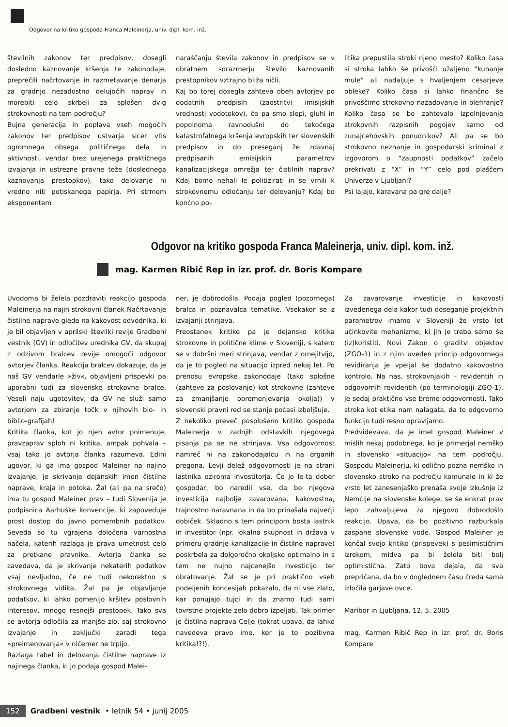Odgovor na kritiko gospoda Franca Maleinerja, univ. dipl. kom. inž.
številnih zakonov ter predpisov, dosegli dosledno kaznovanje kršenja te zakonodaje, preprečili načrtovanje in razmetavanje denarja za gradnjo nezadostno delujočih naprav in morebiti celo skrbeli za splošen dvig strokovnosti na tem področju?
Bujna generacija in poplava vseh mogočih zakonov ter predpisov ustvarja sicer vtis ogromnega obsega političnega dela in aktivnosti, vendar brez urejenega praktičnega izvajanja in ustrezne pravne teže (doslednega kaznovanja prestopkov), tako delovanje ni vredno niti potiskanega papirja. Pri strmem eksponentem
naraščanju števila zakonov in predpisov se v obratnem sorazmerju število kaznovanih prestopnikov vztrajno bliža ničli.
Kaj bo torej dosegla zahteva obeh avtorjev po dodatnih predpisih (zaostritvi imisijskih vrednosti vodotokov), če pa smo slepi, gluhi in popolnoma ravnodušni do tekočega katastrofalnega kršenja evropskih ter slovenskih predpisov in do preseganj že zdavnaj predpisanih emisijskih parametrov kanalizacijskega omrežja ter čistilnih naprav? Kdaj bomo nehali le politizirati in se vrnili k strokovnemu odločanju ter delovanju? Kdaj bo končno po-
litika prepustila stroki njeno mesto? Koliko časa si stroka lahko še privošči užaljeno “kuhanje mule” ali nadaljuje s hvaljenjem cesarjeve obleke? Koliko časa si lahko finančno še privoščimo strokovno nazadovanje in blefiranje? Koliko časa se bo zahtevalo izpolnjevanje strokovnih razpisnih pogojev samo od zunajcehovskih ponudnikov? Ali pa se bo strokovno neznanje in gospodarski kriminal z izgovorom o “zaupnosti podatkov” začelo prekrivati z “X” in “Y” celo pod plaščem Univerze v Ljubljani?
Psi lajajo, karavana pa gre dalje?
Odgovor na kritiko gospoda Franca Maleinerja, univ. dipl. kom. inž.
mag. Karmen Ribič Rep in izr. prof. dr. Boris Kompare
Uvodoma bi želela pozdraviti reakcijo gospoda Maleinerja na najin strokovni članek Načrtovanje čistilne naprave glede na kakovost odvodnika, ki je bil objavljen v aprilski številki revije Gradbeni vestnik (GV) in odločitev urednika GV, da skupaj z odzivom bralcev revije omogoči odgovor avtorjev članka. Reakcija bralcev dokazuje, da je naš GV vendarle »živ«, objavljeni prispevki pa uporabni tudi za slovenske strokovne bralce. Veseli naju ugotovitev, da GV ne služi samo avtorjem za zbiranje točk v njihovih bio- in biblio-grafijah!
Kritika članka, kot jo njen avtor poimenuje, pravzaprav sploh ni kritika, ampak pohvala – vsaj tako jo avtorja članka razumeva. Edini ugovor, ki ga ima gospod Maleiner na najino izvajanje, je skrivanje dejanskih imen čistilne naprave, kraja in potoka. Žal (ali pa na srečo) ima tu gospod Maleiner prav – tudi Slovenija je podpisnica Aarhuške konvencije, ki zapoveduje prost dostop do javno pomembnih podatkov. Seveda so tu vgrajena določena varnostna načela, katerih razlaga je prava umetnost celo za pretkane pravnike. Avtorja članka se zavedava, da je skrivanje nekaterih podatkov vsaj nevljudno, če ne tudi nekorektno s strokovnega vidika. Žal pa je objavljanje podatkov, ki lahko pomenijo kršitev poslovnih interesov, mnogo resnejši prestopek. Tako sva se avtorja odločila za manjše zlo, saj strokovno izvajanje in zaključki zaradi tega »preimenovanja« v ničemer ne trpijo.
Razlaga tabel in delovanja čistilne naprave iz najinega članka, ki jo podaja gospod Malei-
ner, je dobrodošla. Podaja pogled (pozornega) bralca in poznavalca tematike. Vsekakor se z izvajanji strinjava.
Preostanek kritike pa je dejansko kritika strokovne in politične klime v Sloveniji, s katero se v dobršni meri strinjava, vendar z omejitvijo, da je to pogled na situacijo izpred nekaj let. Po prenosu evropske zakonodaje (tako splošne (zahteve za poslovanje) kot strokovne (zahteve za zmanjšanje obremenjevanja okolja)) v slovenski pravni red se stanje počasi izboljšuje.
Z nekoliko preveč posplošeno kritiko gospoda Maleinerja v zadnjih odstavkih njegovega pisanja pa se ne strinjava. Vsa odgovornost namreč ni na zakonodajalcu in na organih pregona. Levji delež odgovornosti je na strani lastnika oziroma investitorja. Če je le-ta dober gospodar, bo naredil vse, da bo njegova investicija najbolje zavarovana, kakovostna, trajnostno naravnana in da bo prinašala največji dobiček. Skladno s tem principom bosta lastnik in investitor (npr. lokalna skupnost in država v primeru gradnje kanalizacije in čistilne naprave) poskrbela za dolgoročno okoljsko optimalno in s tem ne nujno najcenejšo investicijo ter obratovanje. Žal se je pri praktično vseh podeljenih koncesijah pokazalo, da ni vse zlato, kar ponujajo tujci in da znamo tudi sami tovrstne projekte zelo dobro izpeljati. Tak primer je čistilna naprava Celje (tokrat upava, da lahko navedeva pravo ime, ker je to pozitivna kritika!?!).
Za zavarovanje investicije in kakovosti izvedenega dela kakor tudi doseganje projektnih parametrov imamo v Sloveniji že vrsto let učinkovite mehanizme, ki jih je treba samo še (iz)koristiti. Novi Zakon o graditvi objektov (ZGO-1) in z njim uveden princip odgovornega revidiranja je vpeljal še dodatno kakovostno kontrolo. Na nas, strokovnjakih – revidentih in odgovornih revidentih (po terminologiji ZGO-1), je sedaj praktično vse breme odgovornosti. Tako stroka kot etika nam nalagata, da to odgovorno funkcijo tudi resno opravljamo.
Predvidevava, da je imel gospod Maleiner v mislih nekaj podobnega, ko je primerjal nemško in slovensko »situacijo« na tem področju. Gospodu Maleinerju, ki odlično pozna nemško in slovensko stroko na področju komunale in ki že vrsto let zanesenjaško prenaša svoje izkušnje iz Nemčije na slovenske kolege, se še enkrat prav lepo zahvaljujeva za njegovo dobrodošlo reakcijo. Upava, da bo pozitivno razburkala zaspane slovenske vode. Gospod Maleiner je končal svojo kritiko (prispevek) s pesimističnim izrekom, midva pa bi želela biti bolj optimistična. Zato bova dejala, da sva prepričana, da bo v doglednem času čreda sama izločila garjave ovce.
Maribor in Ljubljana, 12. 5. 2005
mag. Karmen Ribič Rep in izr. prof. dr. Boris Kompare
152 Gradbeni vestnik • letnik 54 • junij 2005